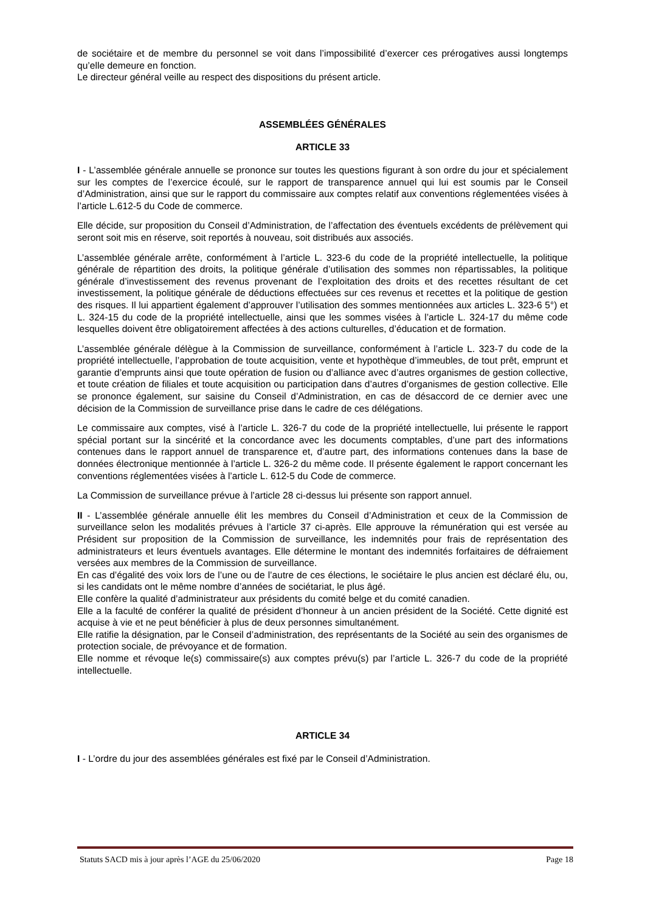de sociétaire et de membre du personnel se voit dans l’impossibilité d’exercer ces prérogatives aussi longtemps qu’elle demeure en fonction.
Le directeur général veille au respect des dispositions du présent article.
ASSEMBLÉES GÉNÉRALES
ARTICLE 33
I - L’assemblée générale annuelle se prononce sur toutes les questions figurant à son ordre du jour et spécialement sur les comptes de l’exercice écoulé, sur le rapport de transparence annuel qui lui est soumis par le Conseil d’Administration, ainsi que sur le rapport du commissaire aux comptes relatif aux conventions réglementées visées à l’article L.612-5 du Code de commerce.
Elle décide, sur proposition du Conseil d’Administration, de l’affectation des éventuels excédents de prélèvement qui seront soit mis en réserve, soit reportés à nouveau, soit distribués aux associés.
L’assemblée générale arrête, conformément à l’article L. 323-6 du code de la propriété intellectuelle, la politique générale de répartition des droits, la politique générale d’utilisation des sommes non répartissables, la politique générale d’investissement des revenus provenant de l’exploitation des droits et des recettes résultant de cet investissement, la politique générale de déductions effectuées sur ces revenus et recettes et la politique de gestion des risques. Il lui appartient également d’approuver l’utilisation des sommes mentionnées aux articles L. 323-6 5°) et L. 324-15 du code de la propriété intellectuelle, ainsi que les sommes visées à l’article L. 324-17 du même code lesquelles doivent être obligatoirement affectées à des actions culturelles, d’éducation et de formation.
L’assemblée générale délègue à la Commission de surveillance, conformément à l’article L. 323-7 du code de la propriété intellectuelle, l’approbation de toute acquisition, vente et hypothèque d’immeubles, de tout prêt, emprunt et garantie d’emprunts ainsi que toute opération de fusion ou d’alliance avec d’autres organismes de gestion collective, et toute création de filiales et toute acquisition ou participation dans d’autres d’organismes de gestion collective. Elle se prononce également, sur saisine du Conseil d’Administration, en cas de désaccord de ce dernier avec une décision de la Commission de surveillance prise dans le cadre de ces délégations.
Le commissaire aux comptes, visé à l’article L. 326-7 du code de la propriété intellectuelle, lui présente le rapport spécial portant sur la sincérité et la concordance avec les documents comptables, d’une part des informations contenues dans le rapport annuel de transparence et, d’autre part, des informations contenues dans la base de données électronique mentionnée à l’article L. 326-2 du même code. Il présente également le rapport concernant les conventions réglementées visées à l’article L. 612-5 du Code de commerce.
La Commission de surveillance prévue à l’article 28 ci-dessus lui présente son rapport annuel.
II - L’assemblée générale annuelle élit les membres du Conseil d’Administration et ceux de la Commission de surveillance selon les modalités prévues à l’article 37 ci-après. Elle approuve la rémunération qui est versée au Président sur proposition de la Commission de surveillance, les indemnités pour frais de représentation des administrateurs et leurs éventuels avantages. Elle détermine le montant des indemnités forfaitaires de défraiement versées aux membres de la Commission de surveillance.
En cas d’égalité des voix lors de l’une ou de l’autre de ces élections, le sociétaire le plus ancien est déclaré élu, ou, si les candidats ont le même nombre d’années de sociétariat, le plus âgé.
Elle confère la qualité d’administrateur aux présidents du comité belge et du comité canadien.
Elle a la faculté de conférer la qualité de président d’honneur à un ancien président de la Société. Cette dignité est acquise à vie et ne peut bénéficier à plus de deux personnes simultanément.
Elle ratifie la désignation, par le Conseil d’administration, des représentants de la Société au sein des organismes de protection sociale, de prévoyance et de formation.
Elle nomme et révoque le(s) commissaire(s) aux comptes prévu(s) par l’article L. 326-7 du code de la propriété intellectuelle.
ARTICLE 34
I - L’ordre du jour des assemblées générales est fixé par le Conseil d’Administration.
Statuts SACD mis à jour après l’AGE du 25/06/2020 Page 18